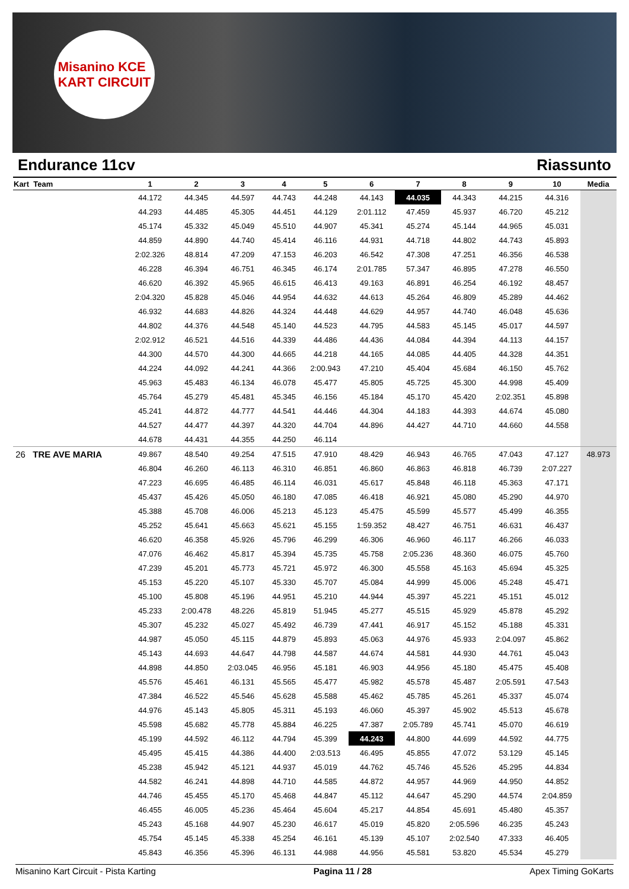Misanino KCE
KART CIRCUIT
Endurance 11cv Riassunto
| Kart Team | 1 | 2 | 3 | 4 | 5 | 6 | 7 | 8 | 9 | 10 | Media |
| --- | --- | --- | --- | --- | --- | --- | --- | --- | --- | --- | --- |
| | 44.172 | 44.345 | 44.597 | 44.743 | 44.248 | 44.143 | 44.035 | 44.343 | 44.215 | 44.316 | |
| | 44.293 | 44.485 | 45.305 | 44.451 | 44.129 | 2:01.112 | 47.459 | 45.937 | 46.720 | 45.212 | |
| | 45.174 | 45.332 | 45.049 | 45.510 | 44.907 | 45.341 | 45.274 | 45.144 | 44.965 | 45.031 | |
| | 44.859 | 44.890 | 44.740 | 45.414 | 46.116 | 44.931 | 44.718 | 44.802 | 44.743 | 45.893 | |
| | 2:02.326 | 48.814 | 47.209 | 47.153 | 46.203 | 46.542 | 47.308 | 47.251 | 46.356 | 46.538 | |
| | 46.228 | 46.394 | 46.751 | 46.345 | 46.174 | 2:01.785 | 57.347 | 46.895 | 47.278 | 46.550 | |
| | 46.620 | 46.392 | 45.965 | 46.615 | 46.413 | 49.163 | 46.891 | 46.254 | 46.192 | 48.457 | |
| | 2:04.320 | 45.828 | 45.046 | 44.954 | 44.632 | 44.613 | 45.264 | 46.809 | 45.289 | 44.462 | |
| | 46.932 | 44.683 | 44.826 | 44.324 | 44.448 | 44.629 | 44.957 | 44.740 | 46.048 | 45.636 | |
| | 44.802 | 44.376 | 44.548 | 45.140 | 44.523 | 44.795 | 44.583 | 45.145 | 45.017 | 44.597 | |
| | 2:02.912 | 46.521 | 44.516 | 44.339 | 44.486 | 44.436 | 44.084 | 44.394 | 44.113 | 44.157 | |
| | 44.300 | 44.570 | 44.300 | 44.665 | 44.218 | 44.165 | 44.085 | 44.405 | 44.328 | 44.351 | |
| | 44.224 | 44.092 | 44.241 | 44.366 | 2:00.943 | 47.210 | 45.404 | 45.684 | 46.150 | 45.762 | |
| | 45.963 | 45.483 | 46.134 | 46.078 | 45.477 | 45.805 | 45.725 | 45.300 | 44.998 | 45.409 | |
| | 45.764 | 45.279 | 45.481 | 45.345 | 46.156 | 45.184 | 45.170 | 45.420 | 2:02.351 | 45.898 | |
| | 45.241 | 44.872 | 44.777 | 44.541 | 44.446 | 44.304 | 44.183 | 44.393 | 44.674 | 45.080 | |
| | 44.527 | 44.477 | 44.397 | 44.320 | 44.704 | 44.896 | 44.427 | 44.710 | 44.660 | 44.558 | |
| | 44.678 | 44.431 | 44.355 | 44.250 | 46.114 | | | | | | |
| 26 TRE AVE MARIA | 49.867 | 48.540 | 49.254 | 47.515 | 47.910 | 48.429 | 46.943 | 46.765 | 47.043 | 47.127 | 48.973 |
| | 46.804 | 46.260 | 46.113 | 46.310 | 46.851 | 46.860 | 46.863 | 46.818 | 46.739 | 2:07.227 | |
| | 47.223 | 46.695 | 46.485 | 46.114 | 46.031 | 45.617 | 45.848 | 46.118 | 45.363 | 47.171 | |
| | 45.437 | 45.426 | 45.050 | 46.180 | 47.085 | 46.418 | 46.921 | 45.080 | 45.290 | 44.970 | |
| | 45.388 | 45.708 | 46.006 | 45.213 | 45.123 | 45.475 | 45.599 | 45.577 | 45.499 | 46.355 | |
| | 45.252 | 45.641 | 45.663 | 45.621 | 45.155 | 1:59.352 | 48.427 | 46.751 | 46.631 | 46.437 | |
| | 46.620 | 46.358 | 45.926 | 45.796 | 46.299 | 46.306 | 46.960 | 46.117 | 46.266 | 46.033 | |
| | 47.076 | 46.462 | 45.817 | 45.394 | 45.735 | 45.758 | 2:05.236 | 48.360 | 46.075 | 45.760 | |
| | 47.239 | 45.201 | 45.773 | 45.721 | 45.972 | 46.300 | 45.558 | 45.163 | 45.694 | 45.325 | |
| | 45.153 | 45.220 | 45.107 | 45.330 | 45.707 | 45.084 | 44.999 | 45.006 | 45.248 | 45.471 | |
| | 45.100 | 45.808 | 45.196 | 44.951 | 45.210 | 44.944 | 45.397 | 45.221 | 45.151 | 45.012 | |
| | 45.233 | 2:00.478 | 48.226 | 45.819 | 51.945 | 45.277 | 45.515 | 45.929 | 45.878 | 45.292 | |
| | 45.307 | 45.232 | 45.027 | 45.492 | 46.739 | 47.441 | 46.917 | 45.152 | 45.188 | 45.331 | |
| | 44.987 | 45.050 | 45.115 | 44.879 | 45.893 | 45.063 | 44.976 | 45.933 | 2:04.097 | 45.862 | |
| | 45.143 | 44.693 | 44.647 | 44.798 | 44.587 | 44.674 | 44.581 | 44.930 | 44.761 | 45.043 | |
| | 44.898 | 44.850 | 2:03.045 | 46.956 | 45.181 | 46.903 | 44.956 | 45.180 | 45.475 | 45.408 | |
| | 45.576 | 45.461 | 46.131 | 45.565 | 45.477 | 45.982 | 45.578 | 45.487 | 2:05.591 | 47.543 | |
| | 47.384 | 46.522 | 45.546 | 45.628 | 45.588 | 45.462 | 45.785 | 45.261 | 45.337 | 45.074 | |
| | 44.976 | 45.143 | 45.805 | 45.311 | 45.193 | 46.060 | 45.397 | 45.902 | 45.513 | 45.678 | |
| | 45.598 | 45.682 | 45.778 | 45.884 | 46.225 | 47.387 | 2:05.789 | 45.741 | 45.070 | 46.619 | |
| | 45.199 | 44.592 | 46.112 | 44.794 | 45.399 | 44.243 | 44.800 | 44.699 | 44.592 | 44.775 | |
| | 45.495 | 45.415 | 44.386 | 44.400 | 2:03.513 | 46.495 | 45.855 | 47.072 | 53.129 | 45.145 | |
| | 45.238 | 45.942 | 45.121 | 44.937 | 45.019 | 44.762 | 45.746 | 45.526 | 45.295 | 44.834 | |
| | 44.582 | 46.241 | 44.898 | 44.710 | 44.585 | 44.872 | 44.957 | 44.969 | 44.950 | 44.852 | |
| | 44.746 | 45.455 | 45.170 | 45.468 | 44.847 | 45.112 | 44.647 | 45.290 | 44.574 | 2:04.859 | |
| | 46.455 | 46.005 | 45.236 | 45.464 | 45.604 | 45.217 | 44.854 | 45.691 | 45.480 | 45.357 | |
| | 45.243 | 45.168 | 44.907 | 45.230 | 46.617 | 45.019 | 45.820 | 2:05.596 | 46.235 | 45.243 | |
| | 45.754 | 45.145 | 45.338 | 45.254 | 46.161 | 45.139 | 45.107 | 2:02.540 | 47.333 | 46.405 | |
| | 45.843 | 46.356 | 45.396 | 46.131 | 44.988 | 44.956 | 45.581 | 53.820 | 45.534 | 45.279 | |
Misanino Kart Circuit - Pista Karting Pagina 11 / 28 Apex Timing GoKarts